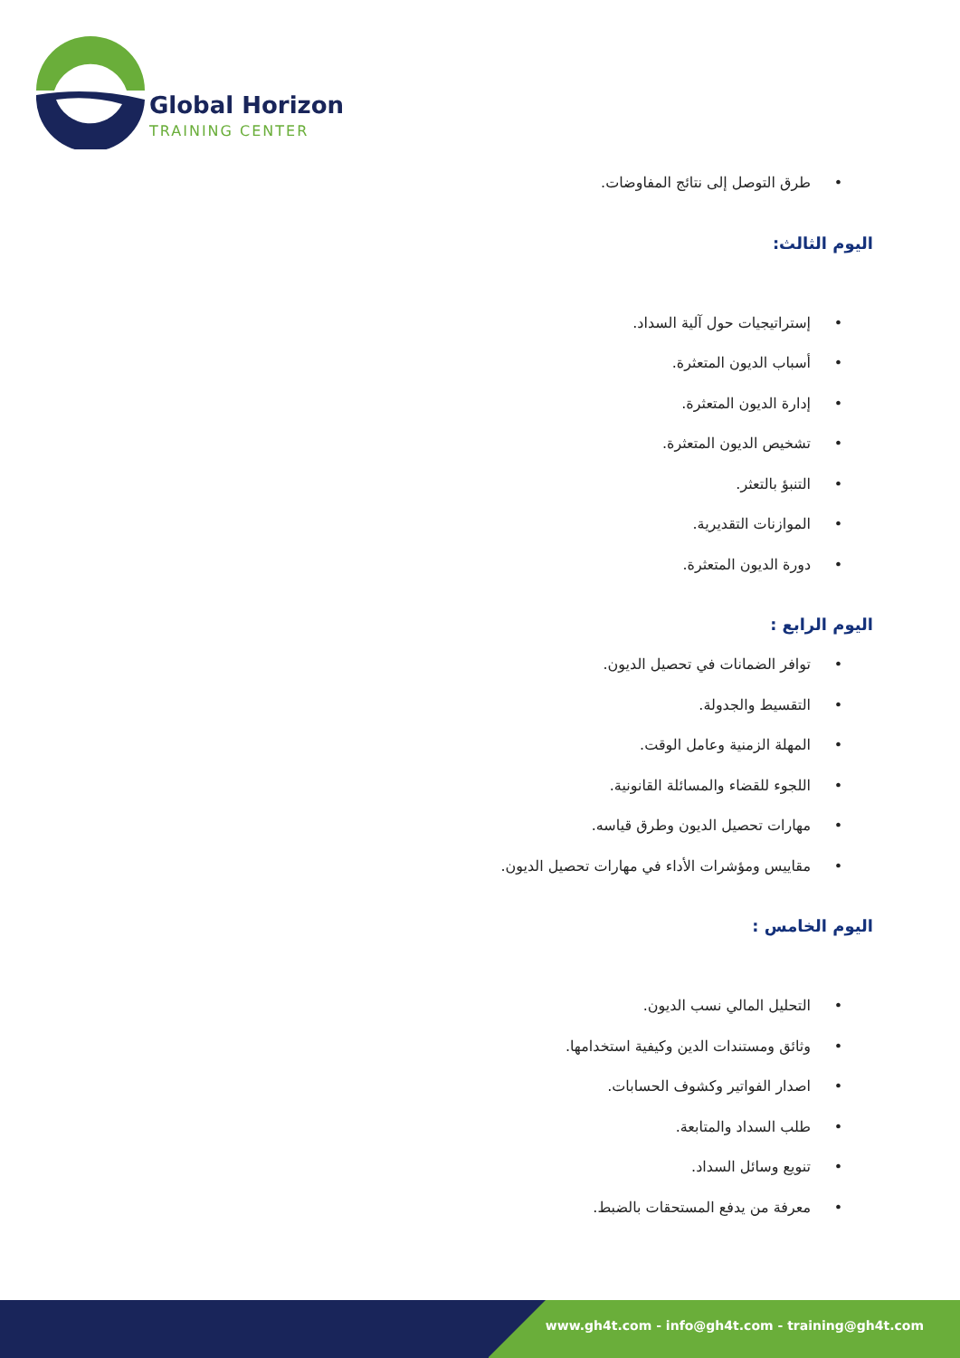Global Horizon
TRAINING CENTER
•طرق التوصل إلى نتائج المفاوضات.
اليوم الثالث:
•إستراتيجيات حول آلية السداد.
•أسباب الديون المتعثرة.
•إدارة الديون المتعثرة.
•تشخيص الديون المتعثرة.
•التنبؤ بالتعثر.
•الموازنات التقديرية.
•دورة الديون المتعثرة.
اليوم الرابع :
•توافر الضمانات في تحصيل الديون.
•التقسيط والجدولة.
•المهلة الزمنية وعامل الوقت.
•اللجوء للقضاء والمسائلة القانونية.
•مهارات تحصيل الديون وطرق قياسه.
•مقاييس ومؤشرات الأداء في مهارات تحصيل الديون.
اليوم الخامس :
•التحليل المالي نسب الديون.
•وثائق ومستندات الدين وكيفية استخدامها.
•اصدار الفواتير وكشوف الحسابات.
•طلب السداد والمتابعة.
•تنويع وسائل السداد.
•معرفة من يدفع المستحقات بالضبط.
www.gh4t.com - info@gh4t.com - training@gh4t.com